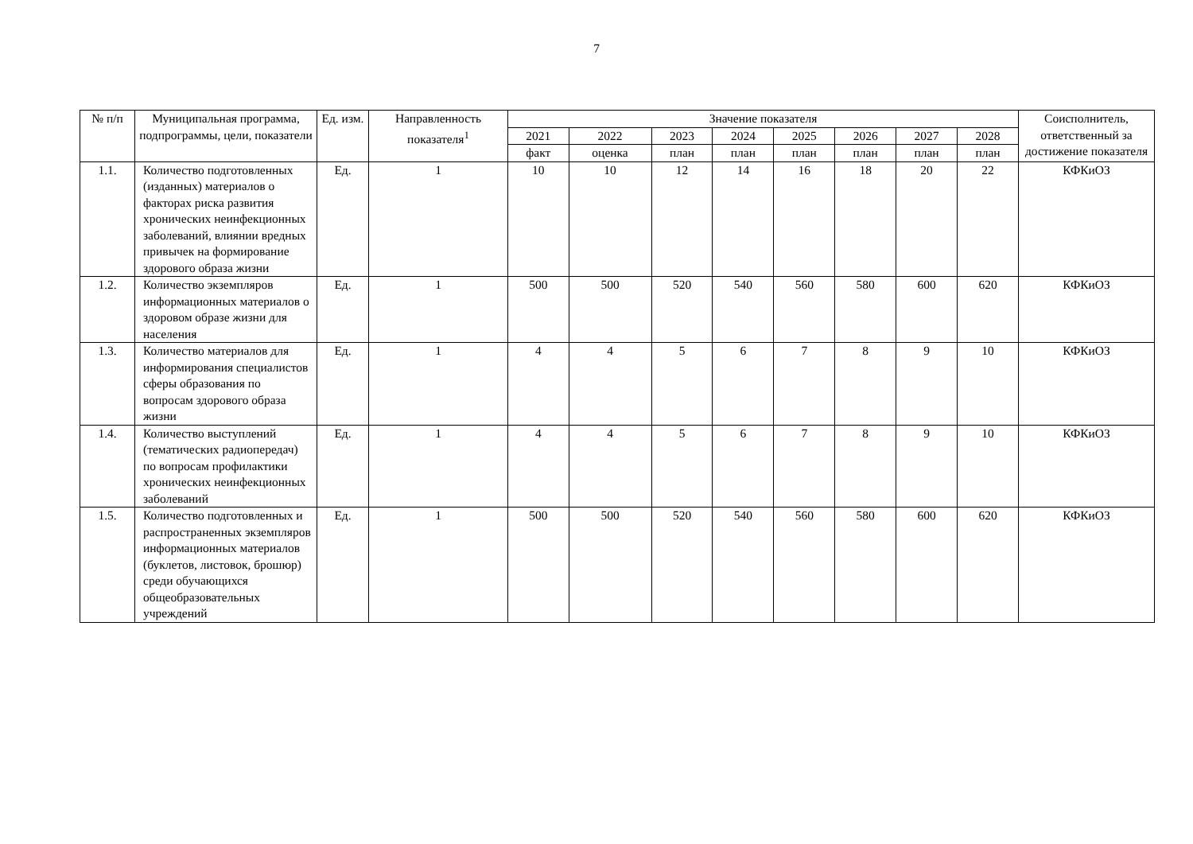7
| № п/п | Муниципальная программа, подпрограммы, цели, показатели | Ед. изм. | Направленность показателя<sup>1</sup> | Значение показателя | | | | | | | | Соисполнитель, ответственный за достижение показателя |
| --- | --- | --- | --- | --- | --- | --- | --- | --- | --- | --- | --- | --- |
| | | | | 2021 | 2022 | 2023 | 2024 | 2025 | 2026 | 2027 | 2028 | |
| | | | | факт | оценка | план | план | план | план | план | план | |
| 1.1. | Количество подготовленных (изданных) материалов о факторах риска развития хронических неинфекционных заболеваний, влиянии вредных привычек на формирование здорового образа жизни | Ед. | 1 | 10 | 10 | 12 | 14 | 16 | 18 | 20 | 22 | КФКиОЗ |
| 1.2. | Количество экземпляров информационных материалов о здоровом образе жизни для населения | Ед. | 1 | 500 | 500 | 520 | 540 | 560 | 580 | 600 | 620 | КФКиОЗ |
| 1.3. | Количество материалов для информирования специалистов сферы образования по вопросам здорового образа жизни | Ед. | 1 | 4 | 4 | 5 | 6 | 7 | 8 | 9 | 10 | КФКиОЗ |
| 1.4. | Количество выступлений (тематических радиопередач) по вопросам профилактики хронических неинфекционных заболеваний | Ед. | 1 | 4 | 4 | 5 | 6 | 7 | 8 | 9 | 10 | КФКиОЗ |
| 1.5. | Количество подготовленных и распространенных экземпляров информационных материалов (буклетов, листовок, брошюр) среди обучающихся общеобразовательных учреждений | Ед. | 1 | 500 | 500 | 520 | 540 | 560 | 580 | 600 | 620 | КФКиОЗ |